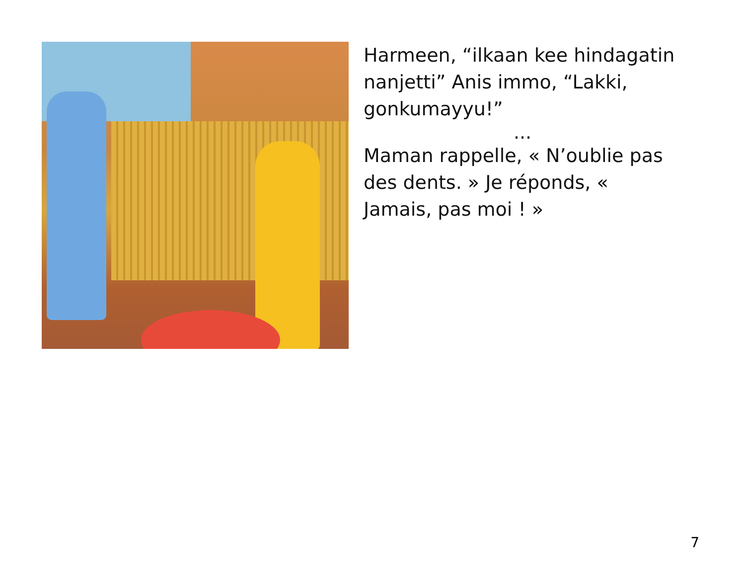Harmeen, “ilkaan kee hindagatin nanjetti” Anis immo, “Lakki, gonkumayyu!”
...
Maman rappelle, « N’oublie pas des dents. » Je réponds, « Jamais, pas moi ! »
7